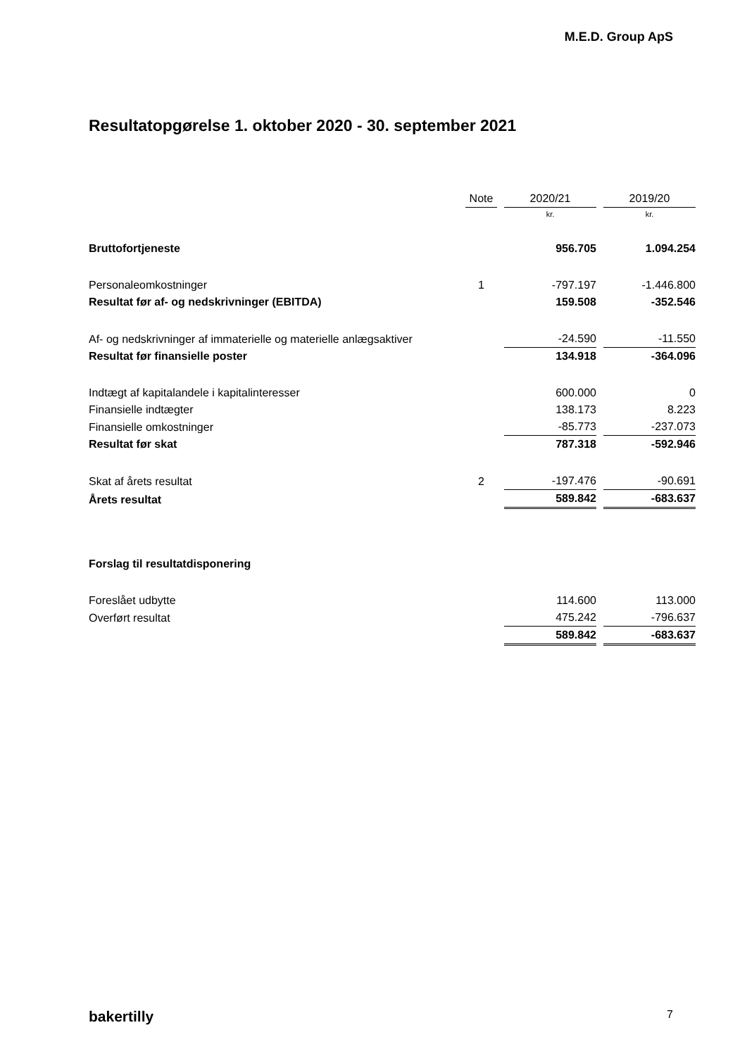M.E.D. Group ApS
Resultatopgørelse 1. oktober 2020 - 30. september 2021
| | Note | | 2020/21 | | 2019/20 |
| | | | kr. | | kr. |
| Bruttofortjeneste | | | 956.705 | | 1.094.254 |
| Personaleomkostninger | 1 | | -797.197 | | -1.446.800 |
| Resultat før af- og nedskrivninger (EBITDA) | | | 159.508 | | -352.546 |
| Af- og nedskrivninger af immaterielle og materielle anlægsaktiver | | | -24.590 | | -11.550 |
| Resultat før finansielle poster | | | 134.918 | | -364.096 |
| Indtægt af kapitalandele i kapitalinteresser | | | 600.000 | | 0 |
| Finansielle indtægter | | | 138.173 | | 8.223 |
| Finansielle omkostninger | | | -85.773 | | -237.073 |
| Resultat før skat | | | 787.318 | | -592.946 |
| Skat af årets resultat | 2 | | -197.476 | | -90.691 |
| Årets resultat | | | 589.842 | | -683.637 |
| Forslag til resultatdisponering | | | | | |
| Foreslået udbytte | | | 114.600 | | 113.000 |
| Overført resultat | | | 475.242 | | -796.637 |
| | | | 589.842 | | -683.637 |
bakertilly 7